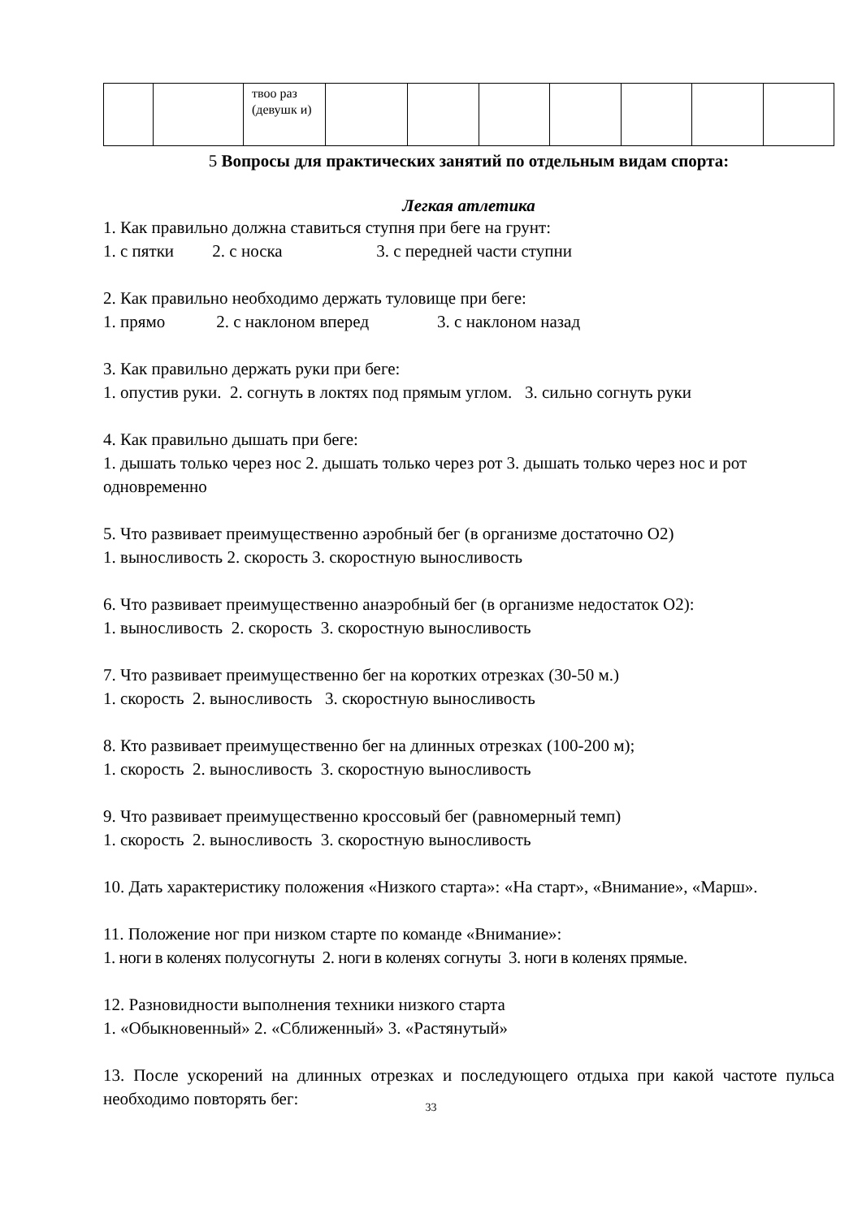| | | твоо раз (девушк и) | | | | | | | |
5 Вопросы для практических занятий по отдельным видам спорта:
Легкая атлетика
1. Как правильно должна ставиться ступня при беге на грунт:
1. с пятки 2. с носка 3. с передней части ступни
2. Как правильно необходимо держать туловище при беге:
1. прямо 2. с наклоном вперед 3. с наклоном назад
3. Как правильно держать руки при беге:
1. опустив руки. 2. согнуть в локтях под прямым углом. 3. сильно согнуть руки
4. Как правильно дышать при беге:
1. дышать только через нос 2. дышать только через рот 3. дышать только через нос и рот одновременно
5. Что развивает преимущественно аэробный бег (в организме достаточно О2)
1. выносливость 2. скорость 3. скоростную выносливость
6. Что развивает преимущественно анаэробный бег (в организме недостаток О2):
1. выносливость 2. скорость 3. скоростную выносливость
7. Что развивает преимущественно бег на коротких отрезках (30-50 м.)
1. скорость 2. выносливость 3. скоростную выносливость
8. Кто развивает преимущественно бег на длинных отрезках (100-200 м);
1. скорость 2. выносливость 3. скоростную выносливость
9. Что развивает преимущественно кроссовый бег (равномерный темп)
1. скорость 2. выносливость 3. скоростную выносливость
10. Дать характеристику положения «Низкого старта»: «На старт», «Внимание», «Марш».
11. Положение ног при низком старте по команде «Внимание»:
1. ноги в коленях полусогнуты 2. ноги в коленях согнуты 3. ноги в коленях прямые.
12. Разновидности выполнения техники низкого старта
1. «Обыкновенный» 2. «Сближенный» 3. «Растянутый»
13. После ускорений на длинных отрезках и последующего отдыха при какой частоте пульса необходимо повторять бег:
33